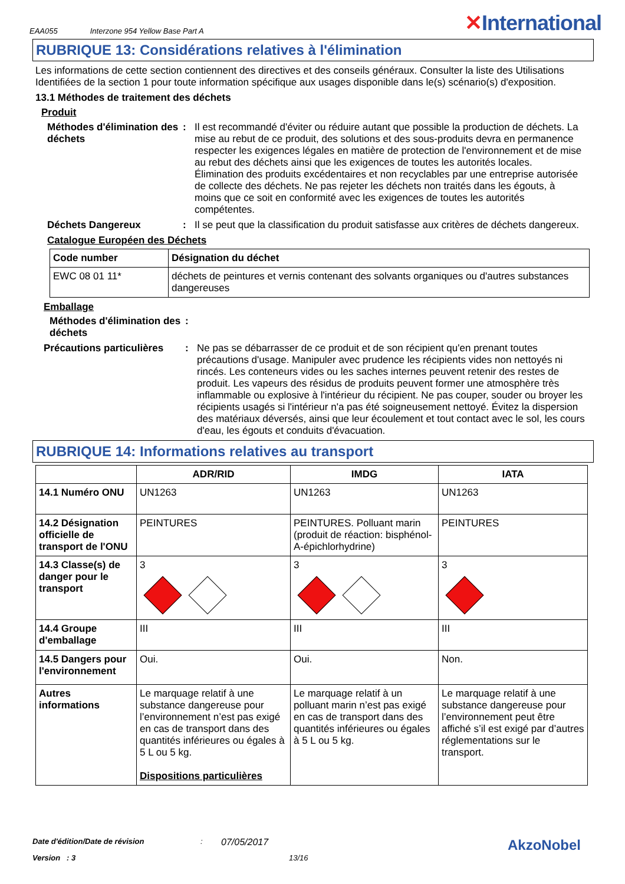EAA055 Interzone 954 Yellow Base Part A ✕International
RUBRIQUE 13: Considérations relatives à l'élimination
Les informations de cette section contiennent des directives et des conseils généraux. Consulter la liste des Utilisations Identifiées de la section 1 pour toute information spécifique aux usages disponible dans le(s) scénario(s) d'exposition.
13.1 Méthodes de traitement des déchets
Produit
Méthodes d'élimination des déchets
: Il est recommandé d'éviter ou réduire autant que possible la production de déchets. La mise au rebut de ce produit, des solutions et des sous-produits devra en permanence respecter les exigences légales en matière de protection de l'environnement et de mise au rebut des déchets ainsi que les exigences de toutes les autorités locales. Élimination des produits excédentaires et non recyclables par une entreprise autorisée de collecte des déchets. Ne pas rejeter les déchets non traités dans les égouts, à moins que ce soit en conformité avec les exigences de toutes les autorités compétentes.
Déchets Dangereux : Il se peut que la classification du produit satisfasse aux critères de déchets dangereux.
Catalogue Européen des Déchets
| Code number | Désignation du déchet |
| --- | --- |
| EWC 08 01 11* | déchets de peintures et vernis contenant des solvants organiques ou d'autres substances dangereuses |
Emballage
Méthodes d'élimination des déchets
:
Précautions particulières
: Ne pas se débarrasser de ce produit et de son récipient qu'en prenant toutes précautions d'usage. Manipuler avec prudence les récipients vides non nettoyés ni rincés. Les conteneurs vides ou les saches internes peuvent retenir des restes de produit. Les vapeurs des résidus de produits peuvent former une atmosphère très inflammable ou explosive à l'intérieur du récipient. Ne pas couper, souder ou broyer les récipients usagés si l'intérieur n'a pas été soigneusement nettoyé. Évitez la dispersion des matériaux déversés, ainsi que leur écoulement et tout contact avec le sol, les cours d'eau, les égouts et conduits d'évacuation.
RUBRIQUE 14: Informations relatives au transport
| | ADR/RID | IMDG | IATA |
| --- | --- | --- | --- |
| 14.1 Numéro ONU | UN1263 | UN1263 | UN1263 |
| 14.2 Désignation officielle de transport de l'ONU | PEINTURES | PEINTURES. Polluant marin (produit de réaction: bisphénol-A-épichlorhydrine) | PEINTURES |
| 14.3 Classe(s) de danger pour le transport | 3 | 3 | 3 |
| 14.4 Groupe d'emballage | III | III | III |
| 14.5 Dangers pour l'environnement | Oui. | Oui. | Non. |
| Autres informations | Le marquage relatif à une substance dangereuse pour l’environnement n’est pas exigé en cas de transport dans des quantités inférieures ou égales à 5 L ou 5 kg. Dispositions particulières | Le marquage relatif à un polluant marin n’est pas exigé en cas de transport dans des quantités inférieures ou égales à 5 L ou 5 kg. | Le marquage relatif à une substance dangereuse pour l’environnement peut être affiché s’il est exigé par d’autres réglementations sur le transport. |
Date d'édition/Date de révision: 07/05/2017 AkzoNobel
Version : 3 13/16